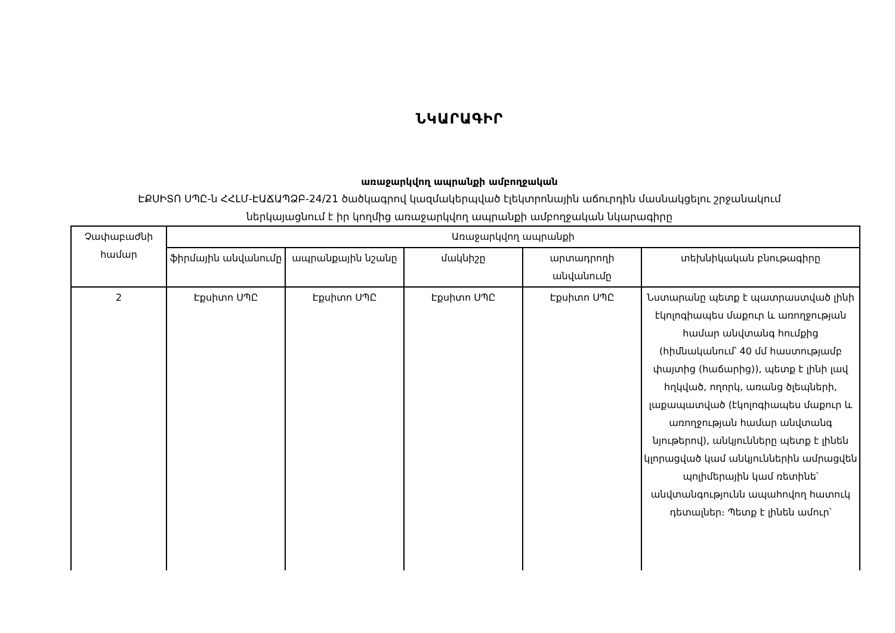ՆԿԱՐԱԳԻՐ
առաջարկվող ապրանքի ամբողջական
ԷՔՍԻՏՈ ՍՊԸ-ն ՀՀԼՄ-ԷԱՃԱՊՁԲ-24/21 ծածկագրով կազմակերպված էլեկտրոնային աճուրդին մասնակցելու շրջանակում
ներկայացնում է իր կողմից առաջարկվող ապրանքի ամբողջական նկարագիրը
| Չափաբաժնի համար | Առաջարկվող ապրանքի | | | | |
| --- | --- | --- | --- | --- | --- |
| | ֆիրմային անվանումը | ապրանքային նշանը | մակնիշը | արտադրողի անվանումը | տեխնիկական բնութագիրը |
| 2 | Էքսիտո ՍՊԸ | Էքսիտո ՍՊԸ | Էքսիտո ՍՊԸ | Էքսիտո ՍՊԸ | Նստարանը պետք է պատրաստված լինի էկոլոգիապես մաքուր և առողջության համար անվտանգ հումքից (հիմնականում՝ 40 մմ հաստությամբ փայտից (հաճարից)), պետք է լինի լավ հղկված, ողորկ, առանց ծլեպների, լաքապատված (էկոլոգիապես մաքուր և առողջության համար անվտանգ նյութերով), անկյունները պետք է լինեն կլորացված կամ անկյուններին ամրացվեն պոլիմերային կամ ռետինե՝ անվտանգությունն ապահովող հատուկ դետալներ։ Պետք է լինեն ամուր՝ |